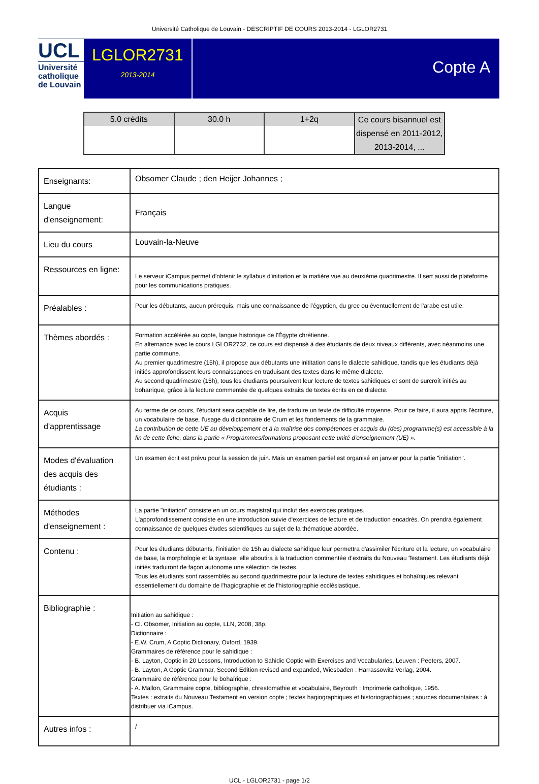Université Catholique de Louvain - DESCRIPTIF DE COURS 2013-2014 - LGLOR2731
UCL
Université
catholique
de Louvain
LGLOR2731
2013-2014
Copte A
| 5.0 crédits | 30.0 h | 1+2q | Ce cours bisannuel est dispensé en 2011-2012, 2013-2014, ... |
| Enseignants: | Obsomer Claude ; den Heijer Johannes ; |
| Langue d'enseignement: | Français |
| Lieu du cours | Louvain-la-Neuve |
| Ressources en ligne: | Le serveur iCampus permet d'obtenir le syllabus d'initiation et la matière vue au deuxième quadrimestre. Il sert aussi de plateforme pour les communications pratiques. |
| Préalables : | Pour les débutants, aucun prérequis, mais une connaissance de l'égyptien, du grec ou éventuellement de l'arabe est utile. |
| Thèmes abordés : | Formation accélérée au copte, langue historique de l'Égypte chrétienne. En alternance avec le cours LGLOR2732, ce cours est dispensé à des étudiants de deux niveaux différents, avec néanmoins une partie commune. Au premier quadrimestre (15h), il propose aux débutants une inititation dans le dialecte sahidique, tandis que les étudiants déjà initiés approfondissent leurs connaissances en traduisant des textes dans le même dialecte. Au second quadrimestre (15h), tous les étudiants poursuivent leur lecture de textes sahidiques et sont de surcroît initiés au bohaïrique, grâce à la lecture commentée de quelques extraits de textes écrits en ce dialecte. |
| Acquis d'apprentissage | Au terme de ce cours, l'étudiant sera capable de lire, de traduire un texte de difficulté moyenne. Pour ce faire, il aura appris l'écriture, un vocabulaire de base, l'usage du dictionnaire de Crum et les fondements de la grammaire. La contribution de cette UE au développement et à la maîtrise des compétences et acquis du (des) programme(s) est accessible à la fin de cette fiche, dans la partie « Programmes/formations proposant cette unité d'enseignement (UE) ». |
| Modes d'évaluation des acquis des étudiants : | Un examen écrit est prévu pour la session de juin. Mais un examen partiel est organisé en janvier pour la partie "initiation". |
| Méthodes d'enseignement : | La partie "initiation" consiste en un cours magistral qui inclut des exercices pratiques. L'approfondissement consiste en une introduction suivie d'exercices de lecture et de traduction encadrés. On prendra également connaissance de quelques études scientifiques au sujet de la thématique abordée. |
| Contenu : | Pour les étudiants débutants, l'initiation de 15h au dialecte sahidique leur permettra d'assimiler l'écriture et la lecture, un vocabulaire de base, la morphologie et la syntaxe; elle aboutira à la traduction commentée d'extraits du Nouveau Testament. Les étudiants déjà initiés traduiront de façon autonome une sélection de textes. Tous les étudiants sont rassemblés au second quadrimestre pour la lecture de textes sahidiques et bohaïriques relevant essentiellement du domaine de l'hagiographie et de l'historiographie ecclésiastique. |
| Bibliographie : | Initiation au sahidique : - Cl. Obsomer, Initiation au copte, LLN, 2008, 38p. Dictionnaire : - E.W. Crum, A Coptic Dictionary, Oxford, 1939. Grammaires de référence pour le sahidique : - B. Layton, Coptic in 20 Lessons, Introduction to Sahidic Coptic with Exercises and Vocabularies, Leuven : Peeters, 2007. - B. Layton, A Coptic Grammar, Second Edition revised and expanded, Wiesbaden : Harrassowitz Verlag, 2004. Grammaire de référence pour le bohaïrique : - A. Mallon, Grammaire copte, bibliographie, chrestomathie et vocabulaire, Beyrouth : Imprimerie catholique, 1956. Textes : extraits du Nouveau Testament en version copte ; textes hagiographiques et historiographiques ; sources documentaires : à distribuer via iCampus. |
| Autres infos : | / |
UCL - LGLOR2731 - page 1/2